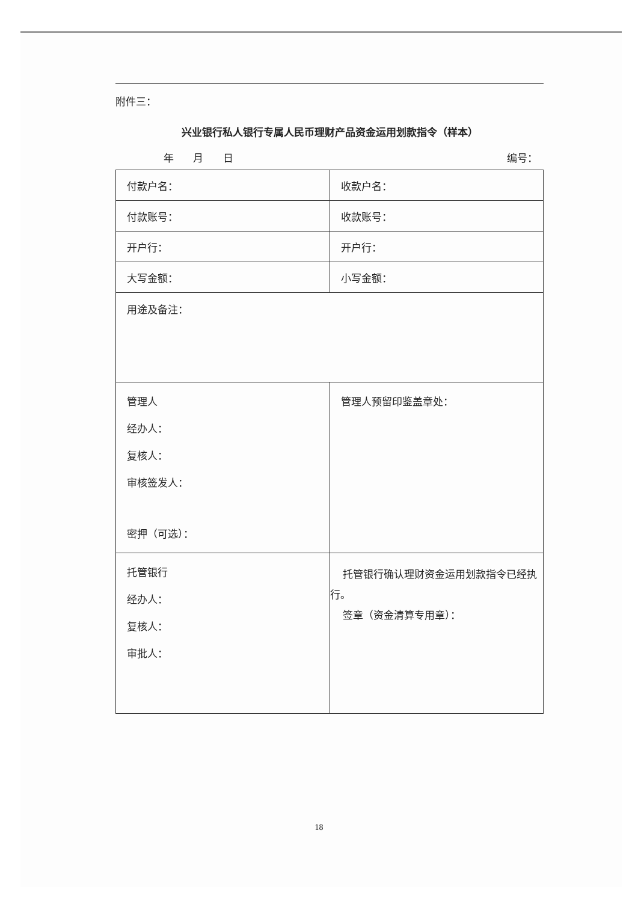附件三：
兴业银行私人银行专属人民币理财产品资金运用划款指令（样本）
年 月 日 编号：
| 付款户名： | 收款户名： |
| 付款账号： | 收款账号： |
| 开户行： | 开户行： |
| 大写金额： | 小写金额： |
| 用途及备注： | |
| 管理人 经办人： 复核人： 审核签发人： 密押（可选）： | 管理人预留印鉴盖章处： |
| 托管银行 经办人： 复核人： 审批人： | 托管银行确认理财资金运用划款指令已经执行。 签章（资金清算专用章）： |
18